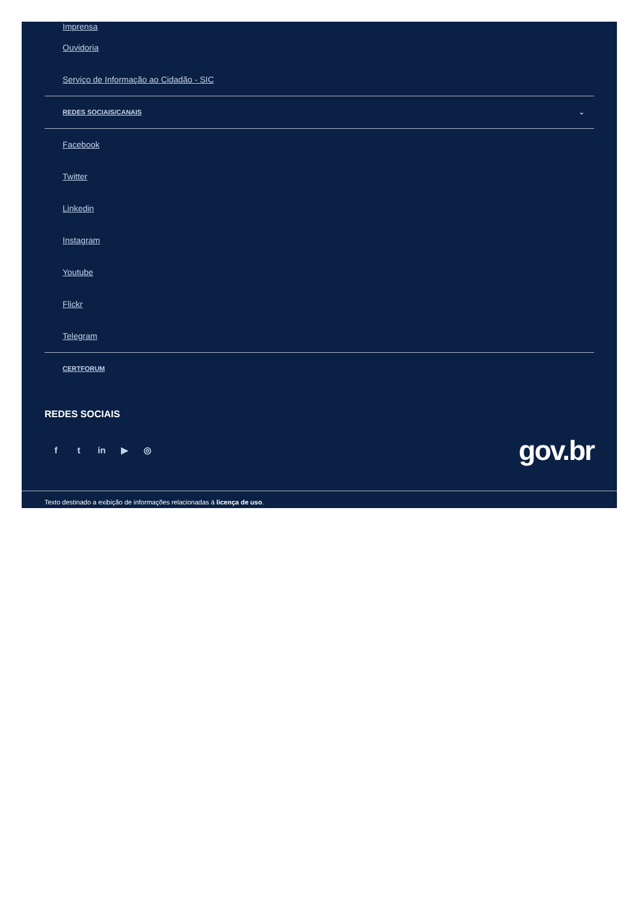Imprensa
Ouvidoria
Serviço de Informação ao Cidadão - SIC
REDES SOCIAIS/CANAIS ⌄
Facebook
Twitter
Linkedin
Instagram
Youtube
Flickr
Telegram
CERTFORUM
REDES SOCIAIS
ft in ▶ ◎
gov.br
Texto destinado a exibição de informações relacionadas à licença de uso.